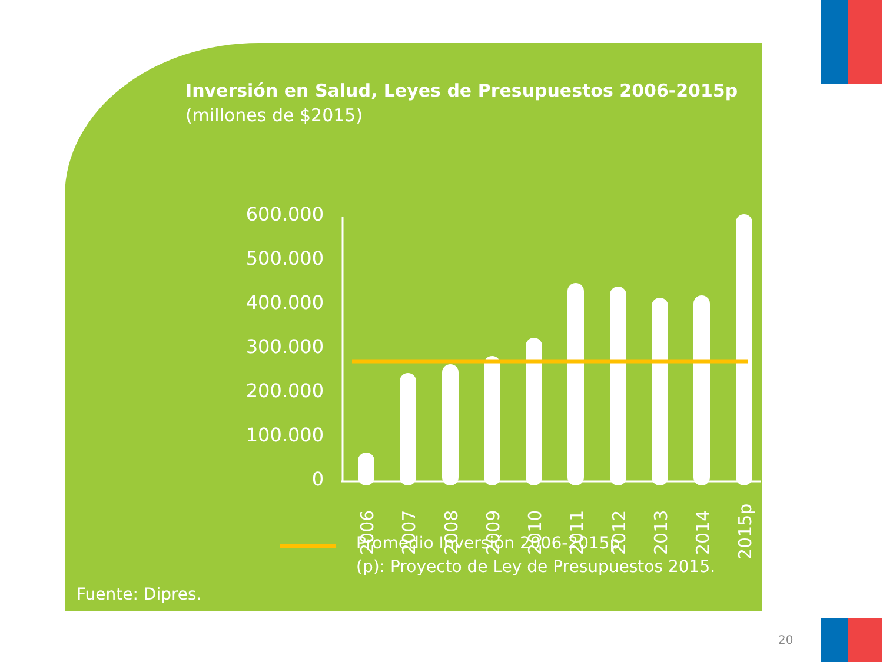Inversión en Salud, Leyes de Presupuestos 2006-2015p
(millones de $2015)
600.000
500.000
400.000
300.000
200.000
100.000
0
2006
2007
2008
2009
2010
2011
2012
2013
2014
2015p
Promedio Inversión 2006-2015p
(p): Proyecto de Ley de Presupuestos 2015.
Fuente: Dipres.
20